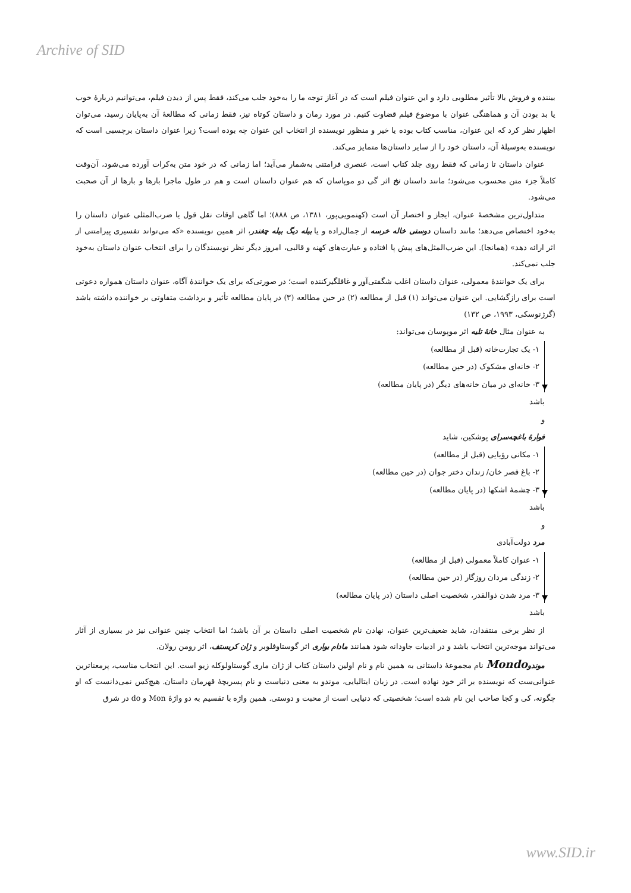Archive of SID
بیننده و فروش بالا تأثیر مطلوبی دارد و این عنوان فیلم است که در آغاز توجه ما را به‌خود جلب می‌کند، فقط پس از دیدن فیلم، می‌توانیم دربارهٔ خوب یا بد بودن آن و هماهنگی عنوان با موضوع فیلم قضاوت کنیم. در مورد رمان و داستان کوتاه نیز، فقط زمانی که مطالعهٔ آن به‌پایان رسید، می‌توان اظهار نظر کرد که این عنوان، مناسب کتاب بوده یا خیر و منظور نویسنده از انتخاب این عنوان چه بوده است؟ زیرا عنوان داستان برچسبی است که نویسنده به‌وسیلهٔ آن، داستان خود را از سایر داستان‌ها متمایز می‌کند.
عنوان داستان تا زمانی که فقط روی جلد کتاب است، عنصری فرامتنی به‌شمار می‌آید؛ اما زمانی که در خود متن به‌کرات آورده می‌شود، آن‌وقت کاملاً جزء متن محسوب می‌شود؛ مانند داستان نخ اثر گی دو موپاسان که هم عنوان داستان است و هم در طول ماجرا بارها و بارها از آن صحبت می‌شود.
متداول‌ترین مشخصهٔ عنوان، ایجاز و اختصار آن است (کهنمویی‌پور، ۱۳۸۱، ص ۸۸۸)؛ اما گاهی اوقات نقل قول یا ضرب‌المثلی عنوان داستان را به‌خود اختصاص می‌دهد؛ مانند داستان دوستی خاله خرسه از جمال‌زاده و یا بیله دیگ بیله چغندر، اثر همین نویسنده «که می‌تواند تفسیری پیرامتنی از اثر ارائه دهد» (همانجا). این ضرب‌المثل‌های پیش پا افتاده و عبارت‌های کهنه و قالبی، امروز دیگر نظر نویسندگان را برای انتخاب عنوان داستان به‌خود جلب نمی‌کند.
برای یک خوانندهٔ معمولی، عنوان داستان اغلب شگفتی‌آور و غافلگیرکننده است؛ در صورتی‌که برای یک خوانندهٔ آگاه، عنوان داستان همواره دعوتی است برای رازگشایی. این عنوان می‌تواند (۱) قبل از مطالعه (۲) در حین مطالعه (۳) در پایان مطالعه تأثیر و برداشت متفاوتی بر خواننده داشته باشد (گرژنوسکی، ۱۹۹۳، ص ۱۳۲)
به عنوان مثال خانهٔ تلیه اثر موپوسان می‌تواند:
۱- یک تجارت‌خانه (قبل از مطالعه)
۲- خانه‌ای مشکوک (در حین مطالعه)
۳- خانه‌ای در میان خانه‌های دیگر (در پایان مطالعه)
باشد
و
فوارهٔ باغچه‌سرای پوشکین، شاید
۱- مکانی رؤیایی (قبل از مطالعه)
۲- باغ قصر خان/ زندان دختر جوان (در حین مطالعه)
۳- چشمهٔ اشکها (در پایان مطالعه)
باشد
و
مرد دولت‌آبادی
۱- عنوان کاملاً معمولی (قبل از مطالعه)
۲- زندگی مردان روزگار (در حین مطالعه)
۳- مرد شدن ذوالقدر، شخصیت اصلی داستان (در پایان مطالعه)
باشد
از نظر برخی منتقدان، شاید ضعیف‌ترین عنوان، نهادن نام شخصیت اصلی داستان بر آن باشد؛ اما انتخاب چنین عنوانی نیز در بسیاری از آثار می‌تواند موجه‌ترین انتخاب باشد و در ادبیات جاودانه شود همانند مادام بواری اثر گوستاوفلوبر و ژان کریستف، اثر رومن رولان.
موندوMondo نام مجموعهٔ داستانی به همین نام و نام اولین داستان کتاب از ژان ماری گوستاولوکله زیو است. این انتخاب مناسب، پرمعناترین عنوانی‌ست که نویسنده بر اثر خود نهاده است. در زبان ایتالیایی، موندو به معنی دنیاست و نام پسربچهٔ قهرمان داستان. هیچ‌کس نمی‌دانست که او چگونه، کی و کجا صاحب این نام شده است؛ شخصیتی که دنیایی است از محبت و دوستی. همین واژه با تقسیم به دو واژهٔ Mon و do در شرق
www.SID.ir